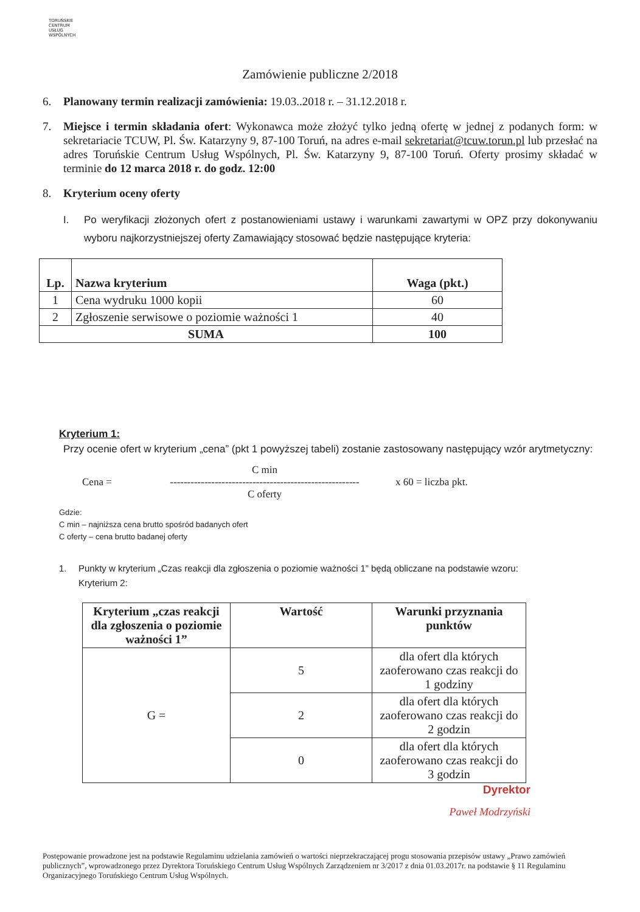TORUŃSKIE
CENTRUM
USŁUG
WSPÓLNYCH
Zamówienie publiczne 2/2018
6. Planowany termin realizacji zamówienia: 19.03..2018 r. – 31.12.2018 r.
7. Miejsce i termin składania ofert: Wykonawca może złożyć tylko jedną ofertę w jednej z podanych form: w sekretariacie TCUW, Pl. Św. Katarzyny 9, 87-100 Toruń, na adres e-mail sekretariat@tcuw.torun.pl lub przesłać na adres Toruńskie Centrum Usług Wspólnych, Pl. Św. Katarzyny 9, 87-100 Toruń. Oferty prosimy składać w terminie do 12 marca 2018 r. do godz. 12:00
8. Kryterium oceny oferty
I. Po weryfikacji złożonych ofert z postanowieniami ustawy i warunkami zawartymi w OPZ przy dokonywaniu wyboru najkorzystniejszej oferty Zamawiający stosować będzie następujące kryteria:
| Lp. | Nazwa kryterium | Waga (pkt.) |
| --- | --- | --- |
| 1 | Cena wydruku 1000 kopii | 60 |
| 2 | Zgłoszenie serwisowe o poziomie ważności 1 | 40 |
| SUMA | | 100 |
Kryterium 1:
Przy ocenie ofert w kryterium „cena” (pkt 1 powyższej tabeli) zostanie zastosowany następujący wzór arytmetyczny:
Cena = C min
-------------------------------------------------------
C oferty x 60 = liczba pkt.
Gdzie:
C min – najniższa cena brutto spośród badanych ofert
C oferty – cena brutto badanej oferty
1. Punkty w kryterium „Czas reakcji dla zgłoszenia o poziomie ważności 1” będą obliczane na podstawie wzoru:
Kryterium 2:
| Kryterium „czas reakcji dla zgłoszenia o poziomie ważności 1” | Wartość | Warunki przyznania punktów |
| --- | --- | --- |
| G = | 5 | dla ofert dla których zaoferowano czas reakcji do 1 godziny |
| | 2 | dla ofert dla których zaoferowano czas reakcji do 2 godzin |
| | 0 | dla ofert dla których zaoferowano czas reakcji do 3 godzin |
Dyrektor
Paweł Modrzyński
Postępowanie prowadzone jest na podstawie Regulaminu udzielania zamówień o wartości nieprzekraczającej progu stosowania przepisów ustawy „Prawo zamówień publicznych”, wprowadzonego przez Dyrektora Toruńskiego Centrum Usług Wspólnych Zarządzeniem nr 3/2017 z dnia 01.03.2017r. na podstawie § 11 Regulaminu Organizacyjnego Toruńskiego Centrum Usług Wspólnych.